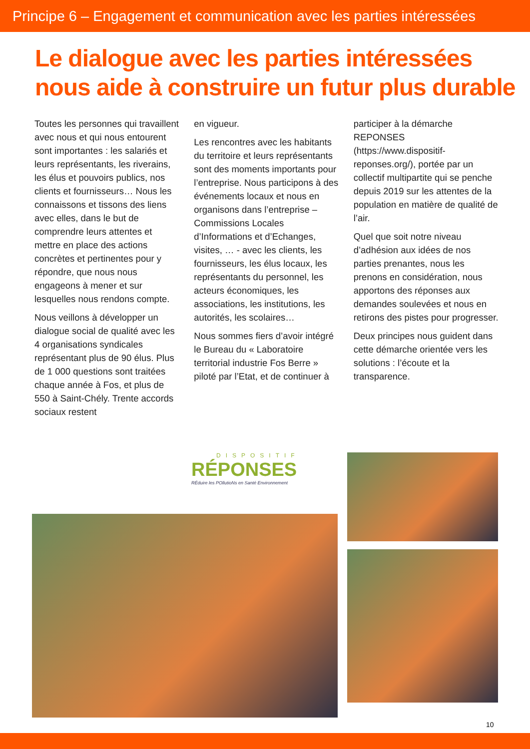Principe 6 – Engagement et communication avec les parties intéressées
Le dialogue avec les parties intéressées nous aide à construire un futur plus durable
Toutes les personnes qui travaillent avec nous et qui nous entourent sont importantes : les salariés et leurs représentants, les riverains, les élus et pouvoirs publics, nos clients et fournisseurs… Nous les connaissons et tissons des liens avec elles, dans le but de comprendre leurs attentes et mettre en place des actions concrètes et pertinentes pour y répondre, que nous nous engageons à mener et sur lesquelles nous rendons compte.
Nous veillons à développer un dialogue social de qualité avec les 4 organisations syndicales représentant plus de 90 élus. Plus de 1 000 questions sont traitées chaque année à Fos, et plus de 550 à Saint-Chély. Trente accords sociaux restent
en vigueur.
Les rencontres avec les habitants du territoire et leurs représentants sont des moments importants pour l’entreprise. Nous participons à des événements locaux et nous en organisons dans l’entreprise – Commissions Locales d’Informations et d’Echanges, visites, … - avec les clients, les fournisseurs, les élus locaux, les représentants du personnel, les acteurs économiques, les associations, les institutions, les autorités, les scolaires…
Nous sommes fiers d’avoir intégré le Bureau du « Laboratoire territorial industrie Fos Berre » piloté par l’Etat, et de continuer à
participer à la démarche REPONSES (https://www.dispositif-reponses.org/), portée par un collectif multipartite qui se penche depuis 2019 sur les attentes de la population en matière de qualité de l’air.
Quel que soit notre niveau d’adhésion aux idées de nos parties prenantes, nous les prenons en considération, nous apportons des réponses aux demandes soulevées et nous en retirons des pistes pour progresser.
Deux principes nous guident dans cette démarche orientée vers les solutions : l’écoute et la transparence.
DISPOSITIF
RÉPONSES
RÉduire les POllutioNs en Santé Environnement
10